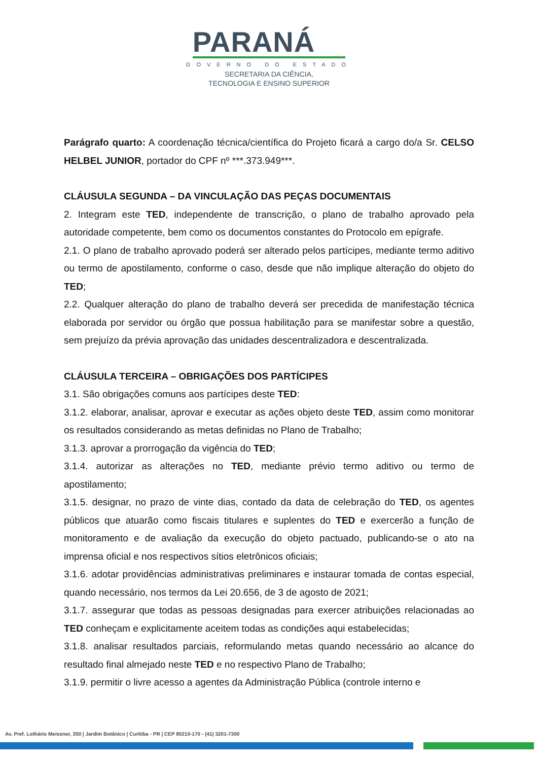PARANÁ
GOVERNO DO ESTADO
SECRETARIA DA CIÊNCIA,
TECNOLOGIA E ENSINO SUPERIOR
Parágrafo quarto: A coordenação técnica/científica do Projeto ficará a cargo do/a Sr. CELSO HELBEL JUNIOR, portador do CPF nº ***.373.949***.
CLÁUSULA SEGUNDA – DA VINCULAÇÃO DAS PEÇAS DOCUMENTAIS
2. Integram este TED, independente de transcrição, o plano de trabalho aprovado pela autoridade competente, bem como os documentos constantes do Protocolo em epígrafe.
2.1. O plano de trabalho aprovado poderá ser alterado pelos partícipes, mediante termo aditivo ou termo de apostilamento, conforme o caso, desde que não implique alteração do objeto do TED;
2.2. Qualquer alteração do plano de trabalho deverá ser precedida de manifestação técnica elaborada por servidor ou órgão que possua habilitação para se manifestar sobre a questão, sem prejuízo da prévia aprovação das unidades descentralizadora e descentralizada.
CLÁUSULA TERCEIRA – OBRIGAÇÕES DOS PARTÍCIPES
3.1. São obrigações comuns aos partícipes deste TED:
3.1.2. elaborar, analisar, aprovar e executar as ações objeto deste TED, assim como monitorar os resultados considerando as metas definidas no Plano de Trabalho;
3.1.3. aprovar a prorrogação da vigência do TED;
3.1.4. autorizar as alterações no TED, mediante prévio termo aditivo ou termo de apostilamento;
3.1.5. designar, no prazo de vinte dias, contado da data de celebração do TED, os agentes públicos que atuarão como fiscais titulares e suplentes do TED e exercerão a função de monitoramento e de avaliação da execução do objeto pactuado, publicando-se o ato na imprensa oficial e nos respectivos sítios eletrônicos oficiais;
3.1.6. adotar providências administrativas preliminares e instaurar tomada de contas especial, quando necessário, nos termos da Lei 20.656, de 3 de agosto de 2021;
3.1.7. assegurar que todas as pessoas designadas para exercer atribuições relacionadas ao TED conheçam e explicitamente aceitem todas as condições aqui estabelecidas;
3.1.8. analisar resultados parciais, reformulando metas quando necessário ao alcance do resultado final almejado neste TED e no respectivo Plano de Trabalho;
3.1.9. permitir o livre acesso a agentes da Administração Pública (controle interno e
Av. Pref. Lothário Meissner, 350 | Jardim Botânico | Curitiba - PR | CEP 80210-170 - (41) 3201-7300